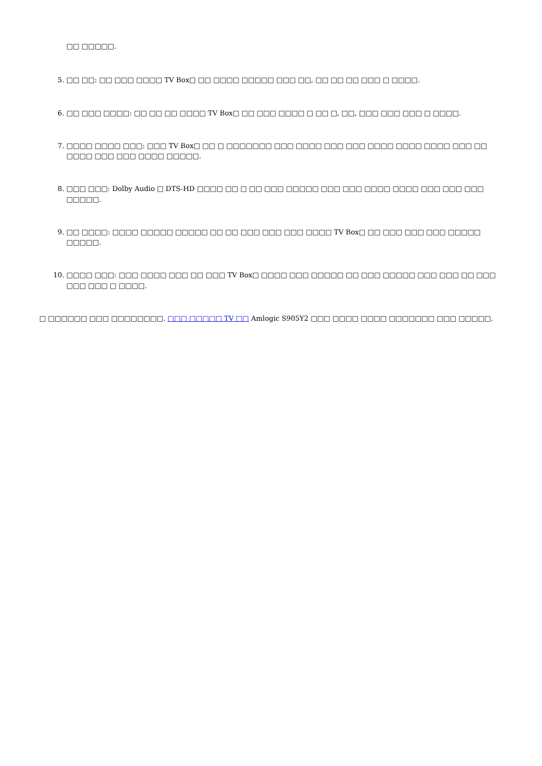□□ □□□□□.
5. □□ □□: □□ □□□ □□□□ TV Box□ □□ □□□□ □□□□□ □□□ □□, □□ □□ □□ □□□ □ □□□□.
6. □□ □□□ □□□□: □□ □□ □□ □□□□ TV Box□ □□ □□□ □□□□ □ □□ □, □□, □□□ □□□ □□□ □ □□□□.
7. □□□□ □□□□ □□□: □□□ TV Box□ □□ □ □□□□□□□ □□□ □□□□ □□□ □□□ □□□□ □□□□ □□□□ □□□ □□ □□□□ □□□ □□□ □□□□ □□□□□.
8. □□□ □□□: Dolby Audio □ DTS-HD □□□□ □□ □ □□ □□□ □□□□□ □□□ □□□ □□□□ □□□□ □□□ □□□ □□□ □□□□□.
9. □□ □□□□: □□□□ □□□□□ □□□□□ □□ □□ □□□ □□□ □□□ □□□□ TV Box□ □□ □□□ □□□ □□□ □□□□□ □□□□□.
10. □□□□ □□□: □□□ □□□□ □□□ □□ □□□ TV Box□ □□□□ □□□ □□□□□ □□ □□□ □□□□□ □□□ □□□ □□ □□□ □□□ □□□ □ □□□□.
□ □□□□□□ □□□ □□□□□□□□. □□□ □□□□□ TV □□ Amlogic S905Y2 □□□ □□□□ □□□□ □□□□□□□ □□□ □□□□□.